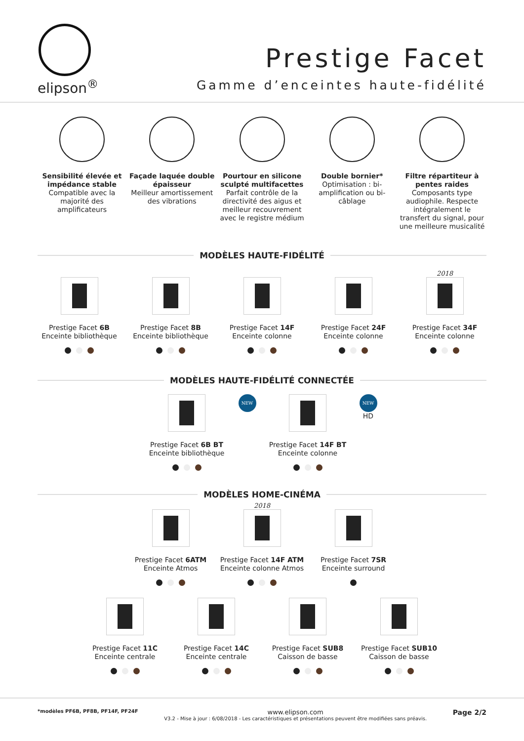elipson<sup>®</sup>
Prestige Facet
Gamme d’enceintes haute-fidélité
Sensibilité élevée et impédance stable
Compatible avec la majorité des amplificateurs
Façade laquée double épaisseur
Meilleur amortissement des vibrations
Pourtour en silicone sculpté multifacettes
Parfait contrôle de la directivité des aigus et meilleur recouvrement avec le registre médium
Double bornier*
Optimisation : bi-amplification ou bi-câblage
Filtre répartiteur à pentes raides
Composants type audiophile. Respecte intégralement le transfert du signal, pour une meilleure musicalité
MODÈLES HAUTE-FIDÉLITÉ
Prestige Facet 6B
Enceinte bibliothèque
Prestige Facet 8B
Enceinte bibliothèque
Prestige Facet 14F
Enceinte colonne
Prestige Facet 24F
Enceinte colonne
2018
Prestige Facet 34F
Enceinte colonne
MODÈLES HAUTE-FIDÉLITÉ CONNECTÉE
Prestige Facet 6B BT
Enceinte bibliothèque
NEW
Prestige Facet 14F BT
Enceinte colonne
NEW HD
MODÈLES HOME-CINÉMA
Prestige Facet 6ATM
Enceinte Atmos
2018
Prestige Facet 14F ATM
Enceinte colonne Atmos
Prestige Facet 7SR
Enceinte surround
Prestige Facet 11C
Enceinte centrale
Prestige Facet 14C
Enceinte centrale
Prestige Facet SUB8
Caisson de basse
Prestige Facet SUB10
Caisson de basse
*modèles PF6B, PF8B, PF14F, PF24F
www.elipson.com
V3.2 - Mise à jour : 6/08/2018 - Les caractéristiques et présentations peuvent être modifiées sans préavis.
Page 2/2